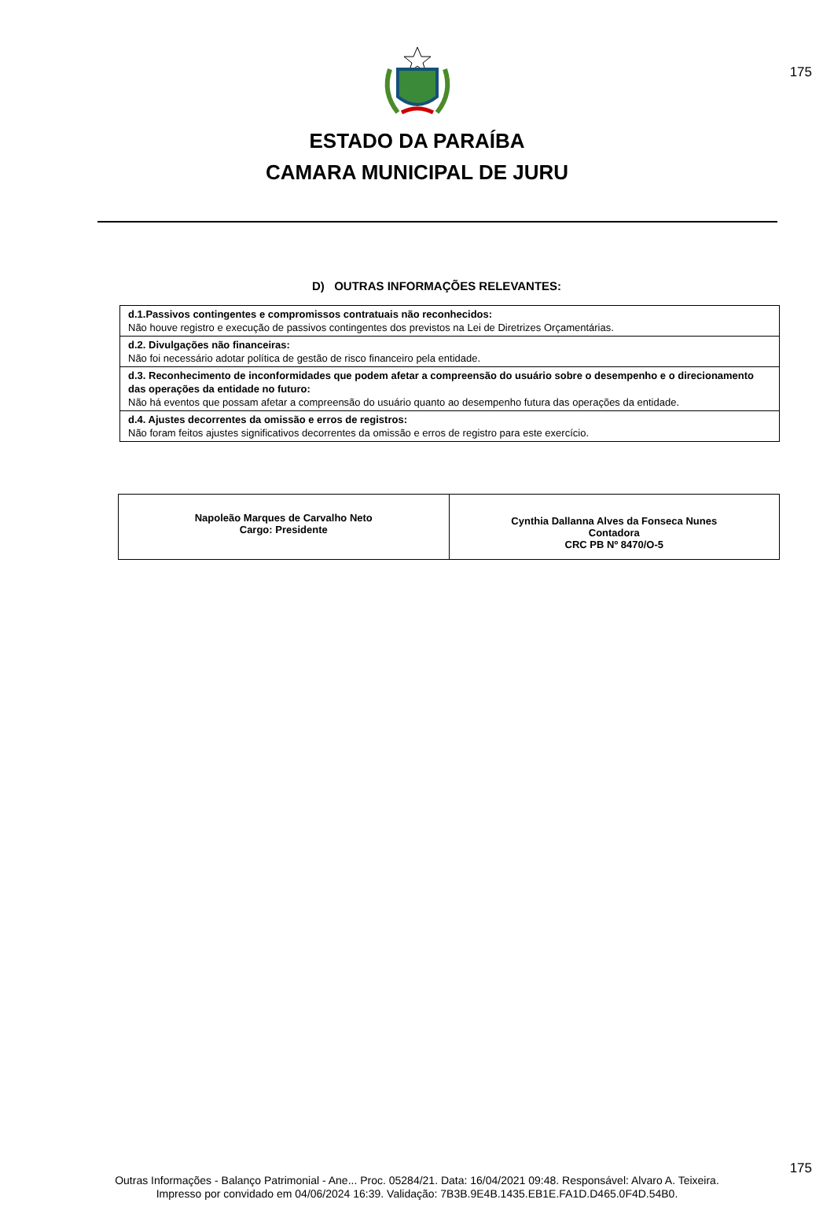175
ESTADO DA PARAÍBA
CAMARA MUNICIPAL DE JURU
D) OUTRAS INFORMAÇÕES RELEVANTES:
| d.1.Passivos contingentes e compromissos contratuais não reconhecidos: Não houve registro e execução de passivos contingentes dos previstos na Lei de Diretrizes Orçamentárias. |
| d.2. Divulgações não financeiras: Não foi necessário adotar política de gestão de risco financeiro pela entidade. |
| d.3. Reconhecimento de inconformidades que podem afetar a compreensão do usuário sobre o desempenho e o direcionamento das operações da entidade no futuro: Não há eventos que possam afetar a compreensão do usuário quanto ao desempenho futura das operações da entidade. |
| d.4. Ajustes decorrentes da omissão e erros de registros: Não foram feitos ajustes significativos decorrentes da omissão e erros de registro para este exercício. |
| Napoleão Marques de Carvalho Neto Cargo: Presidente | Cynthia Dallanna Alves da Fonseca Nunes Contadora CRC PB Nº 8470/O-5 |
175
Outras Informações - Balanço Patrimonial - Ane... Proc. 05284/21. Data: 16/04/2021 09:48. Responsável: Alvaro A. Teixeira.
Impresso por convidado em 04/06/2024 16:39. Validação: 7B3B.9E4B.1435.EB1E.FA1D.D465.0F4D.54B0.